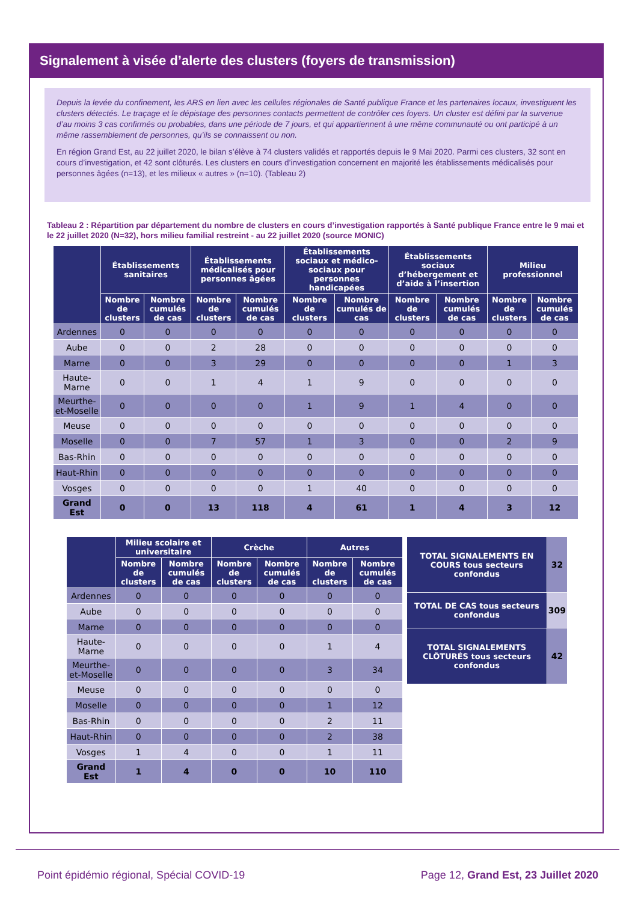Signalement à visée d’alerte des clusters (foyers de transmission)
Depuis la levée du confinement, les ARS en lien avec les cellules régionales de Santé publique France et les partenaires locaux, investiguent les clusters détectés. Le traçage et le dépistage des personnes contacts permettent de contrôler ces foyers. Un cluster est défini par la survenue d’au moins 3 cas confirmés ou probables, dans une période de 7 jours, et qui appartiennent à une même communauté ou ont participé à un même rassemblement de personnes, qu’ils se connaissent ou non.
En région Grand Est, au 22 juillet 2020, le bilan s’élève à 74 clusters validés et rapportés depuis le 9 Mai 2020. Parmi ces clusters, 32 sont en cours d’investigation, et 42 sont clôturés. Les clusters en cours d’investigation concernent en majorité les établissements médicalisés pour personnes âgées (n=13), et les milieux « autres » (n=10). (Tableau 2)
Tableau 2 : Répartition par département du nombre de clusters en cours d’investigation rapportés à Santé publique France entre le 9 mai et le 22 juillet 2020 (N=32), hors milieu familial restreint - au 22 juillet 2020 (source MONIC)
| | Établissements sanitaires | | Établissements médicalisés pour personnes âgées | | Établissements sociaux et médico-sociaux pour personnes handicapées | | Établissements sociaux d’hébergement et d’aide à l’insertion | | Milieu professionnel | |
| --- | --- | --- | --- | --- | --- | --- | --- | --- | --- | --- |
| | Nombre de clusters | Nombre cumulés de cas | Nombre de clusters | Nombre cumulés de cas | Nombre de clusters | Nombre cumulés de cas | Nombre de clusters | Nombre cumulés de cas | Nombre de clusters | Nombre cumulés de cas |
| Ardennes | 0 | 0 | 0 | 0 | 0 | 0 | 0 | 0 | 0 | 0 |
| Aube | 0 | 0 | 2 | 28 | 0 | 0 | 0 | 0 | 0 | 0 |
| Marne | 0 | 0 | 3 | 29 | 0 | 0 | 0 | 0 | 1 | 3 |
| Haute-Marne | 0 | 0 | 1 | 4 | 1 | 9 | 0 | 0 | 0 | 0 |
| Meurthe-et-Moselle | 0 | 0 | 0 | 0 | 1 | 9 | 1 | 4 | 0 | 0 |
| Meuse | 0 | 0 | 0 | 0 | 0 | 0 | 0 | 0 | 0 | 0 |
| Moselle | 0 | 0 | 7 | 57 | 1 | 3 | 0 | 0 | 2 | 9 |
| Bas-Rhin | 0 | 0 | 0 | 0 | 0 | 0 | 0 | 0 | 0 | 0 |
| Haut-Rhin | 0 | 0 | 0 | 0 | 0 | 0 | 0 | 0 | 0 | 0 |
| Vosges | 0 | 0 | 0 | 0 | 1 | 40 | 0 | 0 | 0 | 0 |
| Grand Est | 0 | 0 | 13 | 118 | 4 | 61 | 1 | 4 | 3 | 12 |
| | Milieu scolaire et universitaire | | Crèche | | Autres | |
| --- | --- | --- | --- | --- | --- | --- |
| | Nombre de clusters | Nombre cumulés de cas | Nombre de clusters | Nombre cumulés de cas | Nombre de clusters | Nombre cumulés de cas |
| Ardennes | 0 | 0 | 0 | 0 | 0 | 0 |
| Aube | 0 | 0 | 0 | 0 | 0 | 0 |
| Marne | 0 | 0 | 0 | 0 | 0 | 0 |
| Haute-Marne | 0 | 0 | 0 | 0 | 1 | 4 |
| Meurthe-et-Moselle | 0 | 0 | 0 | 0 | 3 | 34 |
| Meuse | 0 | 0 | 0 | 0 | 0 | 0 |
| Moselle | 0 | 0 | 0 | 0 | 1 | 12 |
| Bas-Rhin | 0 | 0 | 0 | 0 | 2 | 11 |
| Haut-Rhin | 0 | 0 | 0 | 0 | 2 | 38 |
| Vosges | 1 | 4 | 0 | 0 | 1 | 11 |
| Grand Est | 1 | 4 | 0 | 0 | 10 | 110 |
| TOTAL SIGNALEMENTS EN COURS tous secteurs confondus | 32 |
| TOTAL DE CAS tous secteurs confondus | 309 |
| TOTAL SIGNALEMENTS CLÔTURÉS tous secteurs confondus | 42 |
Point épidémio régional, Spécial COVID-19
Page 12, Grand Est, 23 Juillet 2020